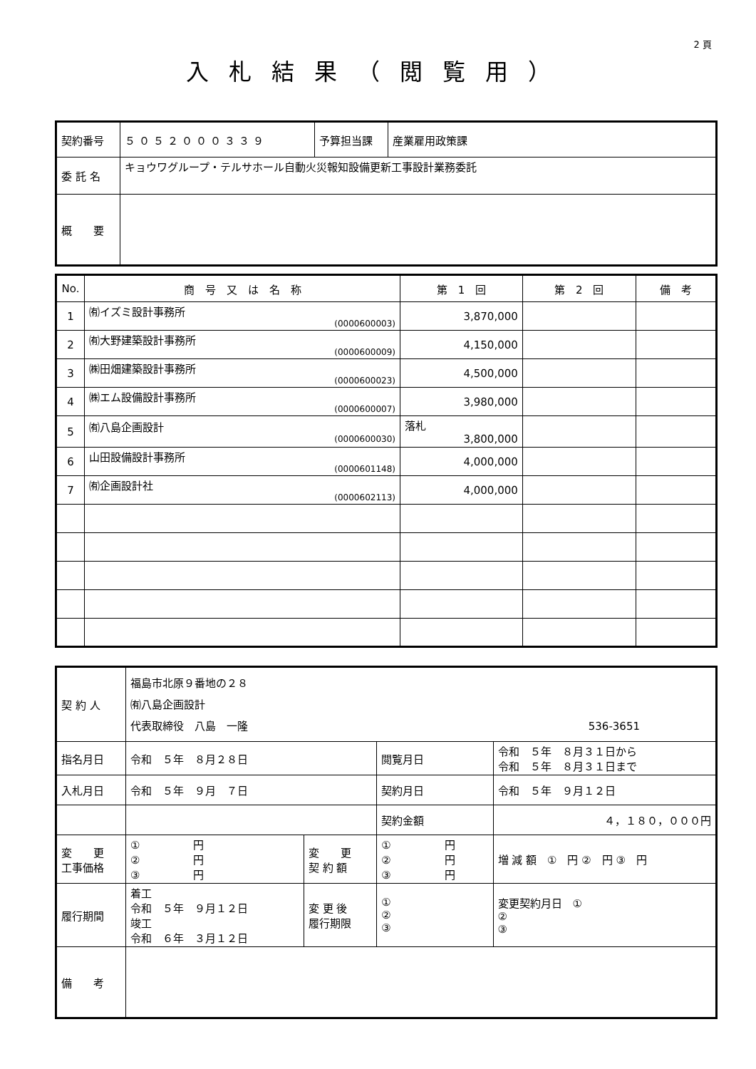2 頁
入札結果（閲覧用）
| 契約番号 | ５０５２０００３３９ | 予算担当課 | 産業雇用政策課 |
| 委 託 名 | キョウワグループ・テルサホール自動火災報知設備更新工事設計業務委託 | | |
| 概 要 | | | |
| No. | 商 号 又 は 名 称 | 第 1 回 | 第 2 回 | 備 考 |
| --- | --- | --- | --- | --- |
| 1 | ㈲イズミ設計事務所 (0000600003) | 3,870,000 | | |
| 2 | ㈲大野建築設計事務所 (0000600009) | 4,150,000 | | |
| 3 | ㈱田畑建築設計事務所 (0000600023) | 4,500,000 | | |
| 4 | ㈱エム設備設計事務所 (0000600007) | 3,980,000 | | |
| 5 | ㈲八島企画設計 (0000600030) | 落札 3,800,000 | | |
| 6 | 山田設備設計事務所 (0000601148) | 4,000,000 | | |
| 7 | ㈲企画設計社 (0000602113) | 4,000,000 | | |
| 契 約 人 | 福島市北原９番地の２８ ㈲八島企画設計 代表取締役 八島 一隆 536-3651 | | | | |
| 指名月日 | 令和 ５年 ８月２８日 | | 閲覧月日 | 令和 ５年 ８月３１日から 令和 ５年 ８月３１日まで | |
| 入札月日 | 令和 ５年 ９月 ７日 | | 契約月日 | 令和 ５年 ９月１２日 | |
| | | | 契約金額 | ４，１８０，０００円 | |
| 変 更 工事価格 | ① 円 ② 円 ③ 円 | 変 更 契 約 額 | ① 円 ② 円 ③ 円 | | 増 減 額 ① 円 ② 円 ③ 円 |
| 履行期間 | 着工 令和 ５年 ９月１２日 竣工 令和 ６年 ３月１２日 | 変 更 後 履行期限 | ① ② ③ | | 変更契約月日 ① ② ③ |
| 備 考 | | | | | |